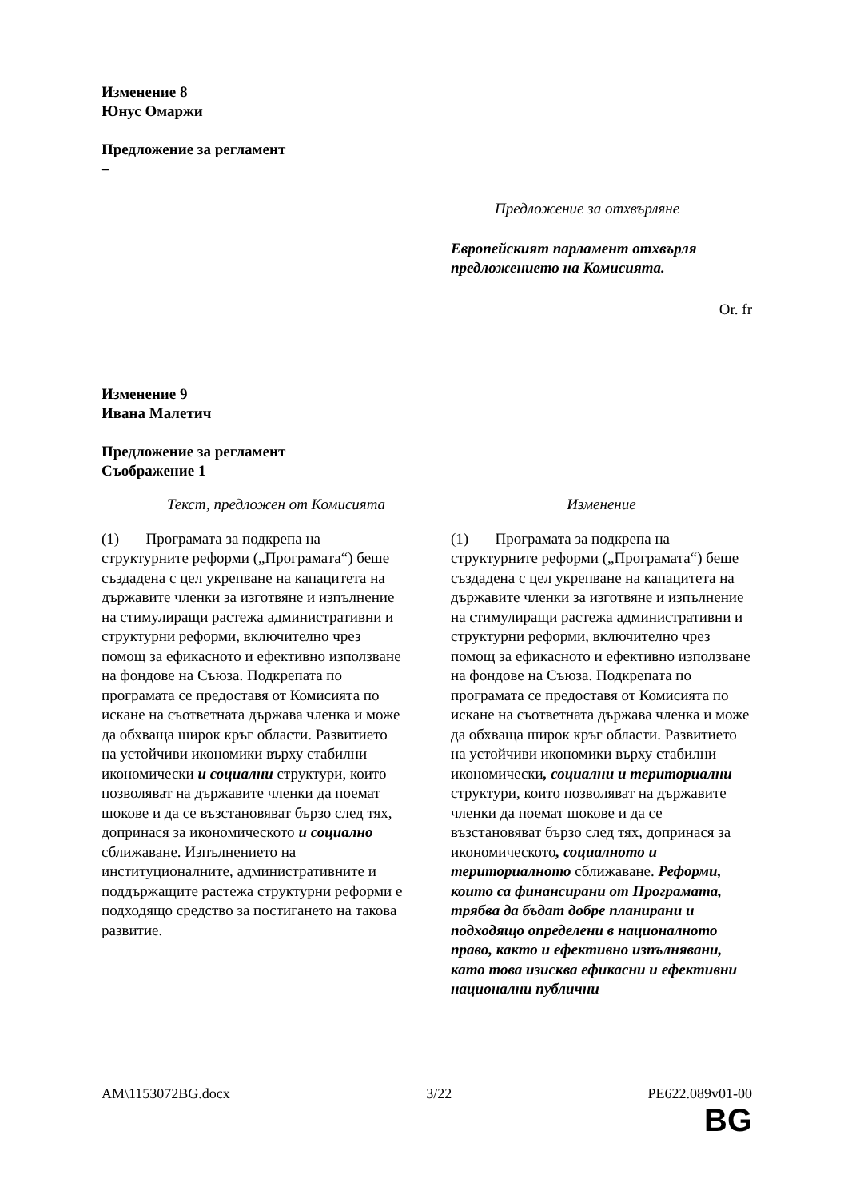Изменение 8
Юнус Омаржи
Предложение за регламент
–
Предложение за отхвърляне
Европейският парламент отхвърля предложението на Комисията.
Or. fr
Изменение 9
Ивана Малетич
Предложение за регламент
Съображение 1
| Текст, предложен от Комисията | Изменение |
| (1) Програмата за подкрепа на структурните реформи („Програмата“) беше създадена с цел укрепване на капацитета на държавите членки за изготвяне и изпълнение на стимулиращи растежа административни и структурни реформи, включително чрез помощ за ефикасното и ефективно използване на фондове на Съюза. Подкрепата по програмата се предоставя от Комисията по искане на съответната държава членка и може да обхваща широк кръг области. Развитието на устойчиви икономики върху стабилни икономически и социални структури, които позволяват на държавите членки да поемат шокове и да се възстановяват бързо след тях, допринася за икономическото и социално сближаване. Изпълнението на институционалните, административните и поддържащите растежа структурни реформи е подходящо средство за постигането на такова развитие. | (1) Програмата за подкрепа на структурните реформи („Програмата“) беше създадена с цел укрепване на капацитета на държавите членки за изготвяне и изпълнение на стимулиращи растежа административни и структурни реформи, включително чрез помощ за ефикасното и ефективно използване на фондове на Съюза. Подкрепата по програмата се предоставя от Комисията по искане на съответната държава членка и може да обхваща широк кръг области. Развитието на устойчиви икономики върху стабилни икономически , социални и териториални структури, които позволяват на държавите членки да поемат шокове и да се възстановяват бързо след тях, допринася за икономическото , социалното и териториалното сближаване. Реформи, които са финансирани от Програмата, трябва да бъдат добре планирани и подходящо определени в националното право, както и ефективно изпълнявани, като това изисква ефикасни и ефективни национални публични |
AM\1153072BG.docx 3/22 PE622.089v01-00
BG